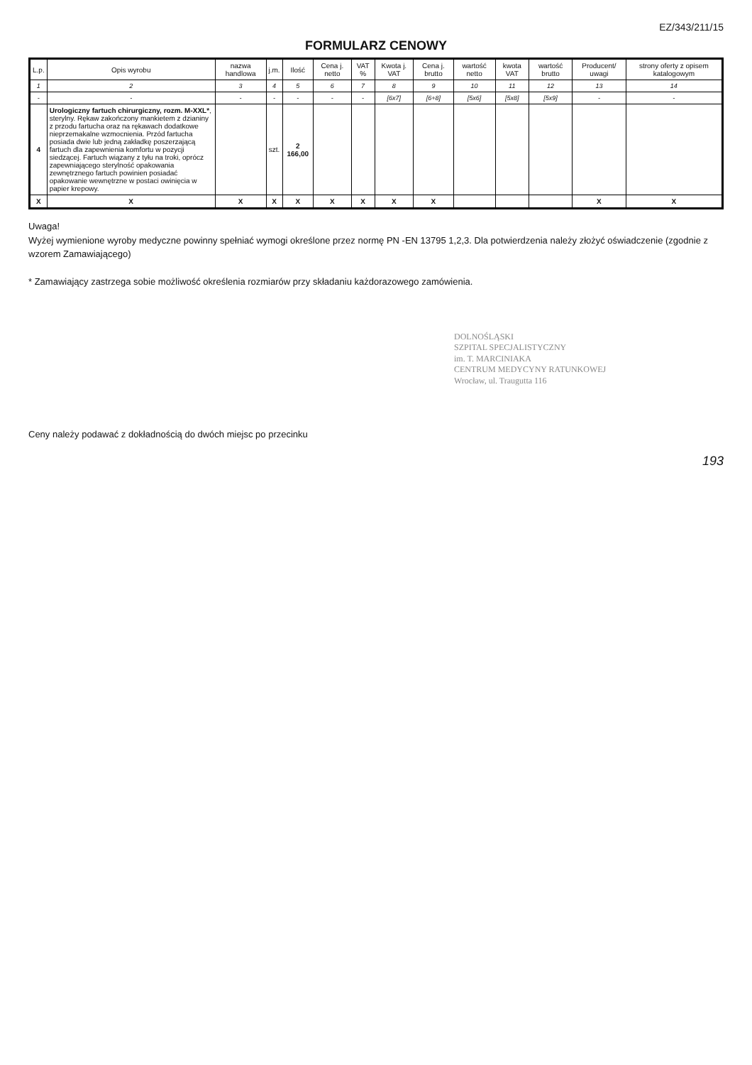EZ/343/211/15
FORMULARZ CENOWY
| L.p. | Opis wyrobu | nazwa handlowa | j.m. | Ilość | Cena j. netto | VAT % | Kwota j. VAT | Cena j. brutto | wartość netto | kwota VAT | wartość brutto | Producent/ uwagi | strony oferty z opisem katalogowym |
| --- | --- | --- | --- | --- | --- | --- | --- | --- | --- | --- | --- | --- | --- |
| 1 | 2 | 3 | 4 | 5 | 6 | 7 | 8 | 9 | 10 | 11 | 12 | 13 | 14 |
| - | - | - | - | - | - | - | [6x7] | [6+8] | [5x6] | [5x8] | [5x9] | - | - |
| 4 | Urologiczny fartuch chirurgiczny, rozm. M-XXL* , sterylny. Rękaw zakończony mankietem z dzianiny z przodu fartucha oraz na rękawach dodatkowe nieprzemakalne wzmocnienia. Przód fartucha posiada dwie lub jedną zakładkę poszerzającą fartuch dla zapewnienia komfortu w pozycji siedzącej. Fartuch wiązany z tyłu na troki, oprócz zapewniającego sterylność opakowania zewnętrznego fartuch powinien posiadać opakowanie wewnętrzne w postaci owinięcia w papier krepowy. | | szt. | 2 166,00 | | | | | | | | | |
| X | X | X | X | X | X | X | X | X | | | | X | X |
Uwaga!
Wyżej wymienione wyroby medyczne powinny spełniać wymogi określone przez normę PN -EN 13795 1,2,3. Dla potwierdzenia należy złożyć oświadczenie (zgodnie z wzorem Zamawiającego)
* Zamawiający zastrzega sobie możliwość określenia rozmiarów przy składaniu każdorazowego zamówienia.
DOLNOŚLĄSKI
SZPITAL SPECJALISTYCZNY
im. T. MARCINIAKA
CENTRUM MEDYCYNY RATUNKOWEJ
Wrocław, ul. Traugutta 116
Ceny należy podawać z dokładnością do dwóch miejsc po przecinku
193